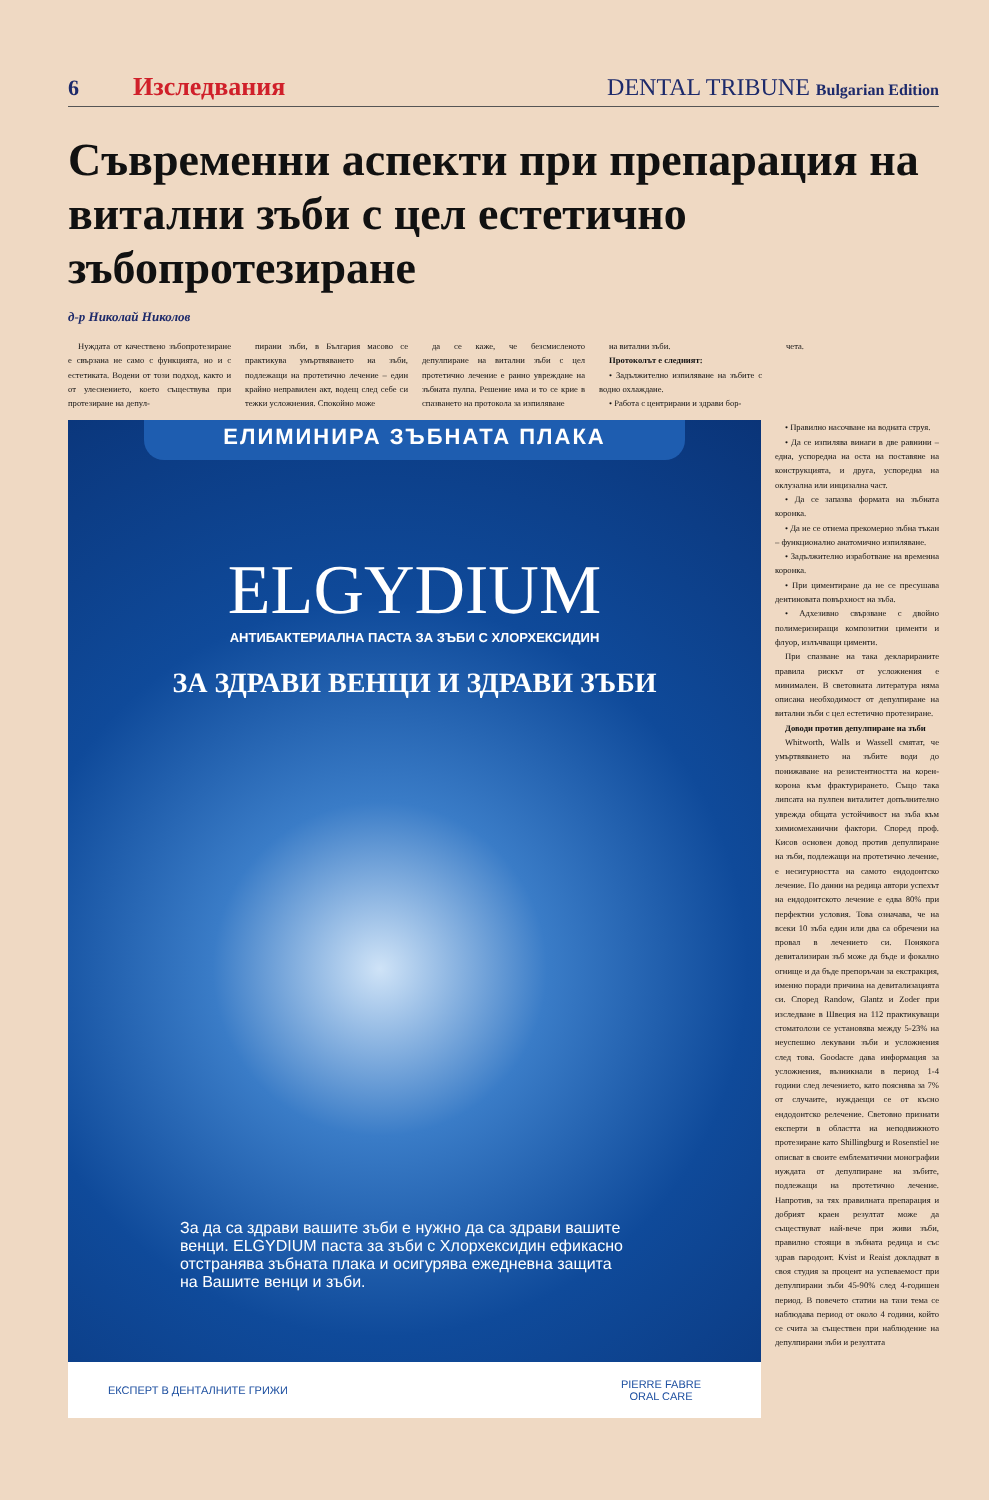6 Изследвания DENTAL TRIBUNE Bulgarian Edition
Съвременни аспекти при препарация на витални зъби с цел естетично зъбопротезиране
д-р Николай Николов
Нуждата от качествено зъбопротезиране е свързана не само с функцията, но и с естетиката. Водени от този подход, както и от улеснението, което съществува при протезиране на депул-
пирани зъби, в България масово се практикува умъртвяването на зъби, подлежащи на протетично лечение – един крайно неправилен акт, водещ след себе си тежки усложнения. Спокойно може
да се каже, че безсмисленото депулпиране на витални зъби с цел протетично лечение е ранно увреждане на зъбната пулпа. Решение има и то се крие в спазването на протокола за изпиляване
на витални зъби.
Протоколът е следният:
• Задължително изпиляване на зъбите с водно охлаждане.
• Работа с центрирани и здрави бор-
чета.
ЕЛИМИНИРА ЗЪБНАТА ПЛАКА
ELGYDIUM
АНТИБАКТЕРИАЛНА ПАСТА ЗА ЗЪБИ С ХЛОРХЕКСИДИН
ЗА ЗДРАВИ ВЕНЦИ И ЗДРАВИ ЗЪБИ
За да са здрави вашите зъби е нужно да са здрави вашите венци. ELGYDIUM паста за зъби с Хлорхексидин ефикасно отстранява зъбната плака и осигурява ежедневна защита на Вашите венци и зъби.
ЕКСПЕРТ В ДЕНТАЛНИТЕ ГРИЖИ PIERRE FABRE
ORAL CARE
• Правилно насочване на водната струя.
• Да се изпилява винаги в две равнини – една, успоредна на оста на поставяне на конструкцията, и друга, успоредна на оклузална или инцизална част.
• Да се запазва формата на зъбната коронка.
• Да не се отнема прекомерно зъбна тъкан – функционално анатомично изпиляване.
• Задължително изработване на временна коронка.
• При циментиране да не се пресушава дентиновата повърхност на зъба.
• Адхезивно свързване с двойно полимеризиращи композитни цименти и флуор, излъчващи цименти.
При спазване на така декларираните правила рискът от усложнения е минимален. В световната литература няма описана необходимост от депулпиране на витални зъби с цел естетично протезиране.
Доводи против депулпиране на зъби
Whitworth, Walls и Wassell смятат, че умъртвяването на зъбите води до понижаване на резистентността на корен-корона към фрактурирането. Също така липсата на пулпен виталитет допълнително уврежда общата устойчивост на зъба към химиомеханични фактори. Според проф. Кисов основен довод против депулпиране на зъби, подлежащи на протетично лечение, е несигурността на самото ендодонтско лечение. По данни на редица автори успехът на ендодонтското лечение е едва 80% при перфектни условия. Това означава, че на всеки 10 зъба един или два са обречени на провал в лечението си. Понякога девитализиран зъб може да бъде и фокално огнище и да бъде препоръчан за екстракция, именно поради причина на девитализацията си. Според Randow, Glantz и Zoder при изследване в Швеция на 112 практикуващи стоматолози се установява между 5-23% на неуспешно лекувани зъби и усложнения след това. Goodacre дава информация за усложнения, възникнали в период 1-4 години след лечението, като пояснява за 7% от случаите, нуждаещи се от късно ендодонтско релечение. Световно признати експерти в областта на неподвижното протезиране като Shillingburg и Rosenstiel не описват в своите емблематични монографии нуждата от депулпиране на зъбите, подлежащи на протетично лечение. Напротив, за тях правилната препарация и добрият краен резултат може да съществуват най-вече при живи зъби, правилно стоящи в зъбната редица и със здрав пародонт. Kvist и Reaist докладват в своя студия за процент на успеваемост при депулпирани зъби 45-90% след 4-годишен период. В повечето статии на тази тема се наблюдава период от около 4 години, който се счита за съществен при наблюдение на депулпирани зъби и резултата